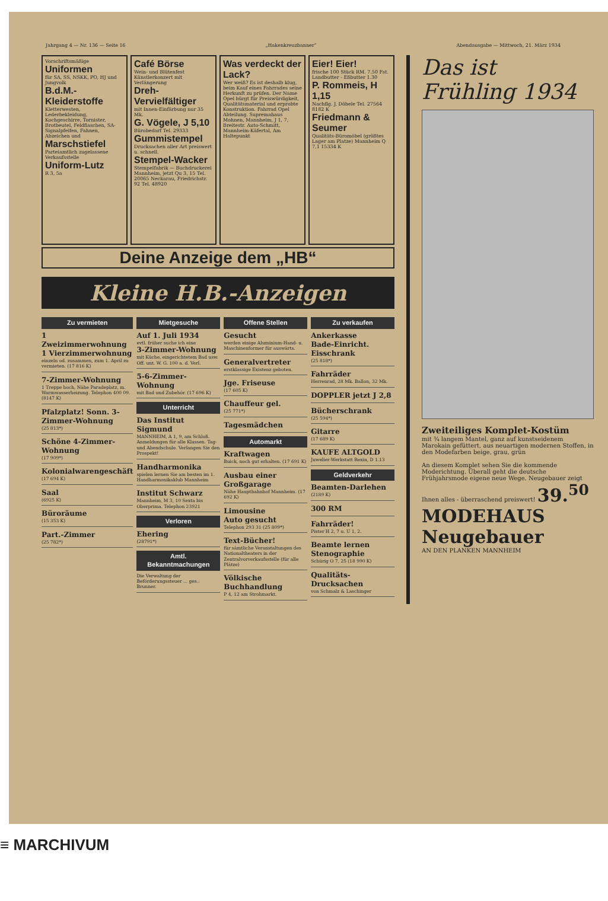Jahrgang 4 — Nr. 136 — Seite 16 „Hakenkreuzbanner“ Abendausgabe — Mittwoch, 21. März 1934
Vorschriftsmäßige
Uniformen
für SA, SS, NSKK, PO, HJ und Jungvolk
B.d.M.-Kleiderstoffe
Kletterwesten, Lederbekleidung, Kochgeschirre, Tornister, Brotbeutel, Feldflaschen, SA-Signalpfeifen, Fahnen, Abzeichen und
Marschstiefel
Parteiamtlich zugelassene Verkaufsstelle
Uniform-Lutz
R 3, 5a
Café Börse
Wein- und Blütenfest Künstlerkonzert mit Verlängerung
Dreh-Vervielfältiger
mit Innen-Einfärbung nur 35 Mk.
G. Vögele, J 5,10
Bürobedarf Tel. 29333
Gummistempel
Drucksachen aller Art preiswert u. schnell.
Stempel-Wacker
Stempelfabrik — Buchdruckerei Mannheim, jetzt Qu 3, 15 Tel. 20065 Neckarau, Friedrichstr. 92 Tel. 48920
Was verdeckt der Lack?
Wer weiß? Es ist deshalb klug, beim Kauf eines Fahrrades seine Herkunft zu prüfen. Der Name Opel bürgt für Preiswürdigkeit, Qualitätsmaterial und erprobte Konstruktion. Fahrrad Opel Abteilung. Supremahaus Mohnen, Mannheim, J 1, 7, Breitestr. Auto-Schmitt, Mannheim-Käfertal, Am Haltepunkt
Eier! Eier!
frische 100 Stück RM. 7.50 Fst. Landbutter - Eßbutter 1.30
P. Rommeis, H 1,15
Nachflg. J. Döbele Tel. 27564 8182 K
Friedmann & Seumer
Qualitäts-Büromöbel (größtes Lager am Platze) Mannheim Q 7,1 15334 K
Deine Anzeige dem „HB“
Kleine H.B.-Anzeigen
Zu vermieten
1 Zweizimmerwohnung 1 Vierzimmerwohnung
einzeln od. zusammen, zum 1. April zu vermieten. (17 816 K)
7-Zimmer-Wohnung
1 Treppe hoch, Nähe Paradeplatz, m. Warmwasserheizung. Telephon 400 09. (8147 K)
Pfalzplatz! Sonn. 3-Zimmer-Wohnung
(25 813*)
Schöne 4-Zimmer-Wohnung
(17 909*)
Kolonialwarengeschäft
(17 694 K)
Saal
(6925 K)
Büroräume
(15 353 K)
Part.-Zimmer
(25 782*)
Mietgesuche
Auf 1. Juli 1934
evtl. früher suche ich eine
3-Zimmer-Wohnung
mit Küche, eingerichtetem Bad usw. Off. unt. W. G. 100 a. d. Verl.
5-6-Zimmer-Wohnung
mit Bad und Zubehör. (17 696 K)
Unterricht
Das Institut Sigmund
MANNHEIM, A 1, 9, am Schloß. Anmeldungen für alle Klassen. Tag- und Abendschule. Verlangen Sie den Prospekt!
Handharmonika
spielen lernen Sie am besten im 1. Handharmonikaklub Mannheim
Institut Schwarz
Mannheim, M 3, 10 Sexta bis Oberprima. Telephon 23921
Verloren
Ehering
(28791*)
Amtl. Bekanntmachungen
Die Verwaltung der Beförderungssteuer ... ges.: Brunner.
Offene Stellen
Gesucht
werden einige Aluminium-Hand- u. Maschinenformer für auswärts.
Generalvertreter
erstklassige Existenz geboten.
Jge. Friseuse
(17 605 K)
Chauffeur gel.
(25 771*)
Tagesmädchen
Automarkt
Kraftwagen
Buick, noch gut erhalten. (17 691 K)
Ausbau einer Großgarage
Nähe Hauptbahnhof Mannheim. (17 692 K)
Limousine
Auto gesucht
Telephon 293 31 (25 809*)
Text-Bücher!
für sämtliche Veranstaltungen des Nationaltheaters in der Zentralvorverkaufsstelle (für alle Plätze)
Völkische Buchhandlung
P 4, 12 am Strohmarkt.
Zu verkaufen
Ankerkasse
Bade-Einricht.
Eisschrank
(25 818*)
Fahrräder
Herrenrad, 28 Mk. Ballon, 32 Mk.
DOPPLER jetzt J 2,8
Bücherschrank
(25 594*)
Gitarre
(17 689 K)
KAUFE ALTGOLD
Juwelier-Werkstatt Rexin, D 1.13
Geldverkehr
Beamten-Darlehen
(2189 K)
300 RM
Fahrräder!
Pister H 2, 7 u. U 1, 2.
Beamte lernen Stenographie
Schürig O 7, 25 (18 990 K)
Qualitäts-Drucksachen
von Schmalz & Laschinger
Das ist Frühling 1934
Zweiteiliges Komplet-Kostüm
mit ¾ langem Mantel, ganz auf kunstseidenem Marokain gefüttert, aus neuartigen modernen Stoffen, in den Modefarben beige, grau, grün
An diesem Komplet sehen Sie die kommende Moderichtung. Überall geht die deutsche Frühjahrsmode eigene neue Wege. Neugebauer zeigt Ihnen alles - überraschend preiswert! 39.<sup>50</sup>
MODEHAUS Neugebauer
AN DEN PLANKEN MANNHEIM
≡ MARCHIVUM